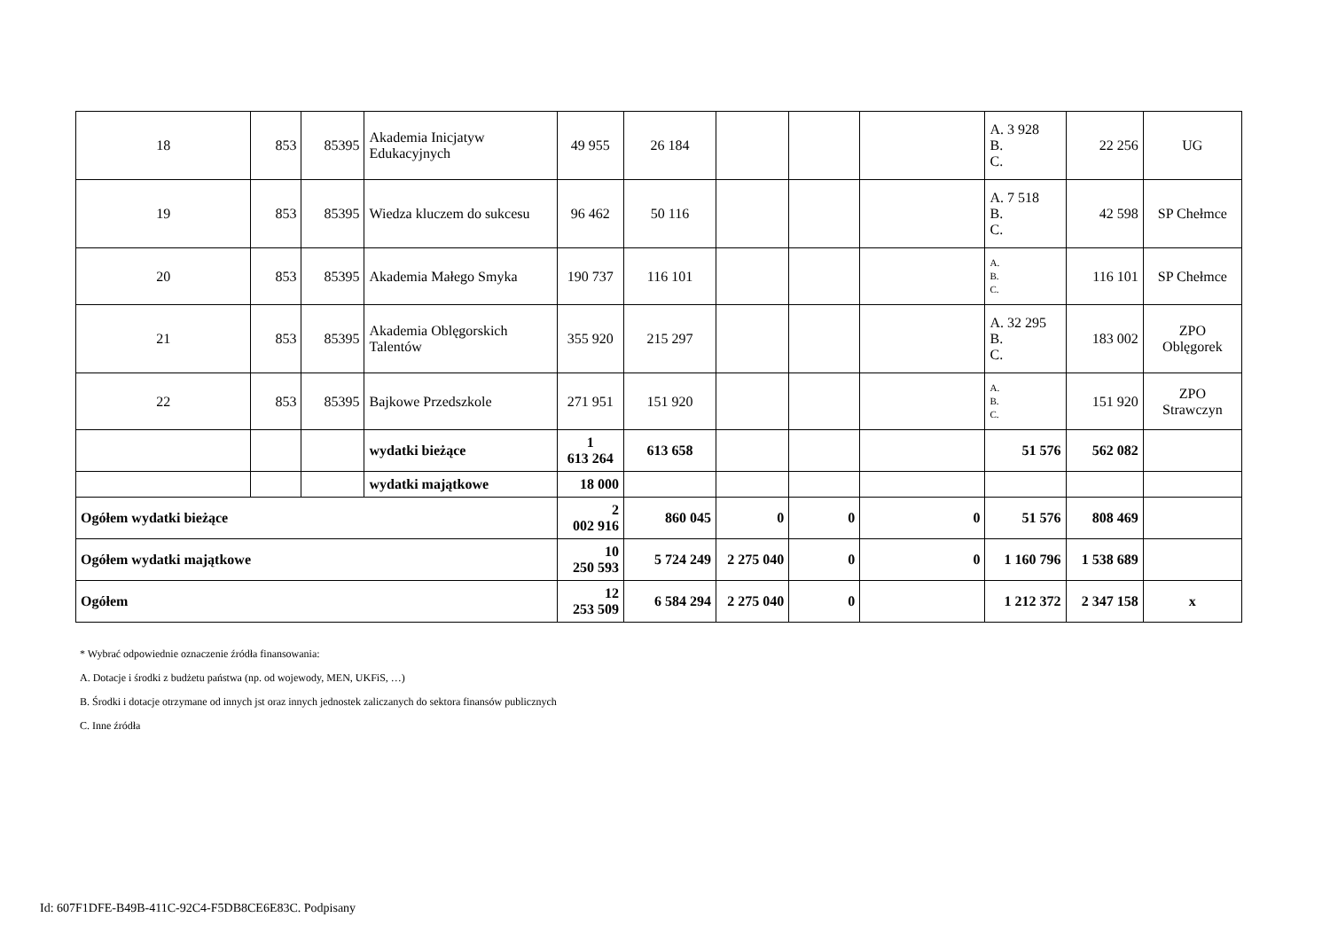| 18 | 853 | 85395 | Akademia Inicjatyw Edukacyjnych | 49 955 | 26 184 | | | | A. 3 928 B. C. | 22 256 | UG |
| 19 | 853 | 85395 | Wiedza kluczem do sukcesu | 96 462 | 50 116 | | | | A. 7 518 B. C. | 42 598 | SP Chełmce |
| 20 | 853 | 85395 | Akademia Małego Smyka | 190 737 | 116 101 | | | | A. B. C. | 116 101 | SP Chełmce |
| 21 | 853 | 85395 | Akademia Oblęgorskich Talentów | 355 920 | 215 297 | | | | A. 32 295 B. C. | 183 002 | ZPO Oblęgorek |
| 22 | 853 | 85395 | Bajkowe Przedszkole | 271 951 | 151 920 | | | | A. B. C. | 151 920 | ZPO Strawczyn |
| | | | wydatki bieżące | 1 613 264 | 613 658 | | | | 51 576 | 562 082 | |
| | | | wydatki majątkowe | 18 000 | | | | | | | |
| Ogółem wydatki bieżące | | | | 2 002 916 | 860 045 | 0 | 0 | 0 | 51 576 | 808 469 | |
| Ogółem wydatki majątkowe | | | | 10 250 593 | 5 724 249 | 2 275 040 | 0 | 0 | 1 160 796 | 1 538 689 | |
| Ogółem | | | | 12 253 509 | 6 584 294 | 2 275 040 | 0 | | 1 212 372 | 2 347 158 | x |
* Wybrać odpowiednie oznaczenie źródła finansowania:
A. Dotacje i środki z budżetu państwa (np. od wojewody, MEN, UKFiS, …)
B. Środki i dotacje otrzymane od innych jst oraz innych jednostek zaliczanych do sektora finansów publicznych
C. Inne źródła
Id: 607F1DFE-B49B-411C-92C4-F5DB8CE6E83C. Podpisany